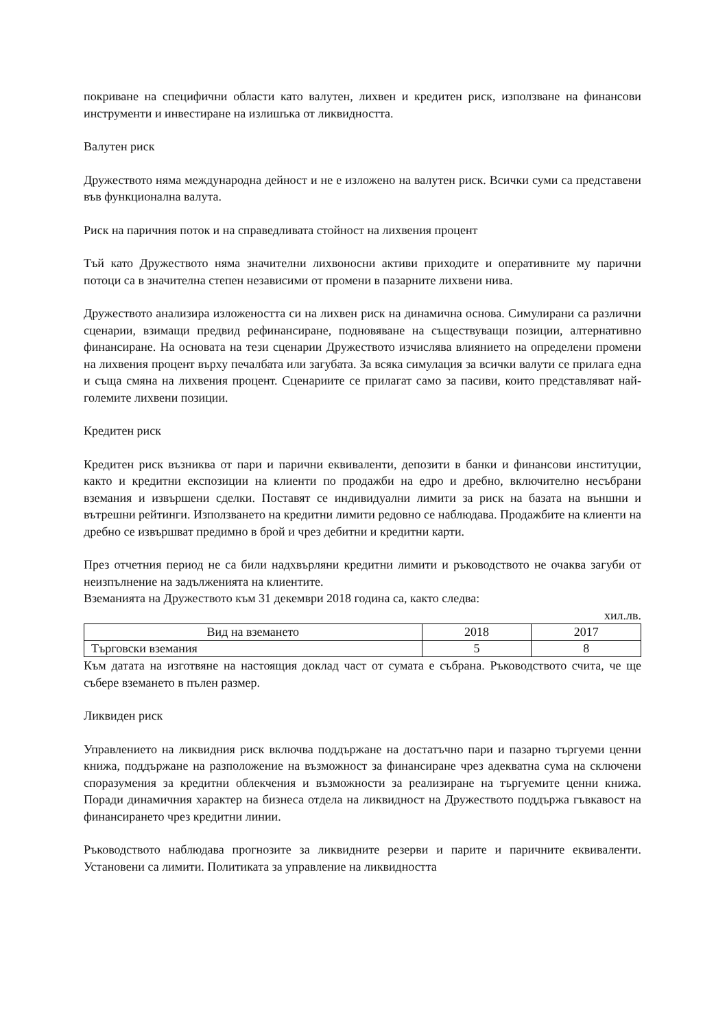покриване на специфични области като валутен, лихвен и кредитен риск, използване на финансови инструменти и инвестиране на излишъка от ликвидността.
Валутен риск
Дружеството няма международна дейност и не е изложено на валутен риск. Всички суми са представени във функционална валута.
Риск на паричния поток и на справедливата стойност на лихвения процент
Тъй като Дружеството няма значителни лихвоносни активи приходите и оперативните му парични потоци са в значителна степен независими от промени в пазарните лихвени нива.
Дружеството анализира изложеността си на лихвен риск на динамична основа. Симулирани са различни сценарии, взимащи предвид рефинансиране, подновяване на съществуващи позиции, алтернативно финансиране. На основата на тези сценарии Дружеството изчислява влиянието на определени промени на лихвения процент върху печалбата или загубата. За всяка симулация за всички валути се прилага една и съща смяна на лихвения процент. Сценариите се прилагат само за пасиви, които представляват най-големите лихвени позиции.
Кредитен риск
Кредитен риск възниква от пари и парични еквиваленти, депозити в банки и финансови институции, както и кредитни експозиции на клиенти по продажби на едро и дребно, включително несъбрани вземания и извършени сделки. Поставят се индивидуални лимити за риск на базата на външни и вътрешни рейтинги. Използването на кредитни лимити редовно се наблюдава. Продажбите на клиенти на дребно се извършват предимно в брой и чрез дебитни и кредитни карти.
През отчетния период не са били надхвърляни кредитни лимити и ръководството не очаква загуби от неизпълнение на задълженията на клиентите.
Вземанията на Дружеството към 31 декември 2018 година са, както следва:
хил.лв.
| Вид на вземането | 2018 | 2017 |
| --- | --- | --- |
| Търговски вземания | 5 | 8 |
Към датата на изготвяне на настоящия доклад част от сумата е събрана. Ръководството счита, че ще събере вземането в пълен размер.
Ликвиден риск
Управлението на ликвидния риск включва поддържане на достатъчно пари и пазарно търгуеми ценни книжа, поддържане на разположение на възможност за финансиране чрез адекватна сума на сключени споразумения за кредитни облекчения и възможности за реализиране на търгуемите ценни книжа. Поради динамичния характер на бизнеса отдела на ликвидност на Дружеството поддържа гъвкавост на финансирането чрез кредитни линии.
Ръководството наблюдава прогнозите за ликвидните резерви и парите и паричните еквиваленти. Установени са лимити. Политиката за управление на ликвидността